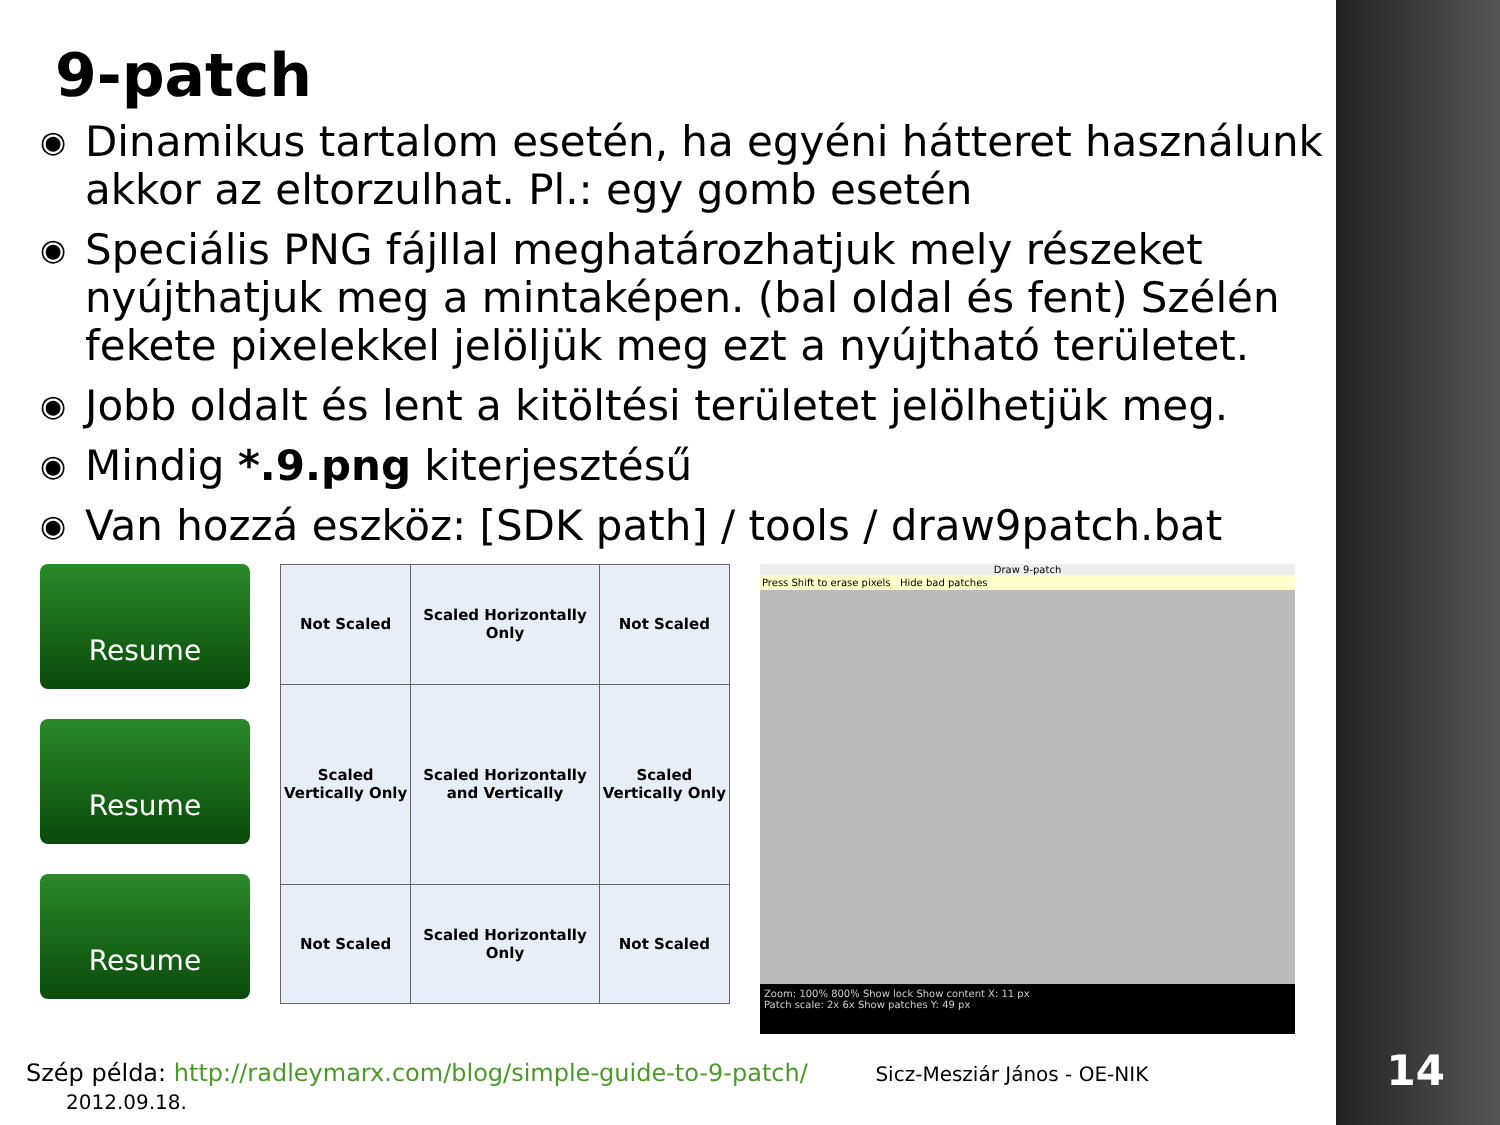9-patch
◉ Dinamikus tartalom esetén, ha egyéni hátteret használunk akkor az eltorzulhat. Pl.: egy gomb esetén
◉ Speciális PNG fájllal meghatározhatjuk mely részeket nyújthatjuk meg a mintaképen. (bal oldal és fent) Szélén fekete pixelekkel jelöljük meg ezt a nyújtható területet.
◉ Jobb oldalt és lent a kitöltési területet jelölhetjük meg.
◉ Mindig *.9.png kiterjesztésű
◉ Van hozzá eszköz: [SDK path] / tools / draw9patch.bat
Resume
Resume
Resume
| Not Scaled | Scaled Horizontally Only | Not Scaled |
| Scaled Vertically Only | Scaled Horizontally and Vertically | Scaled Vertically Only |
| Not Scaled | Scaled Horizontally Only | Not Scaled |
Draw 9-patch
Press Shift to erase pixels Hide bad patches
Zoom: 100% 800% Show lock Show content X: 11 px
Patch scale: 2x 6x Show patches Y: 49 px
Szép példa: http://radleymarx.com/blog/simple-guide-to-9-patch/ Sicz-Mesziár János - OE-NIK 2012.09.18.
14